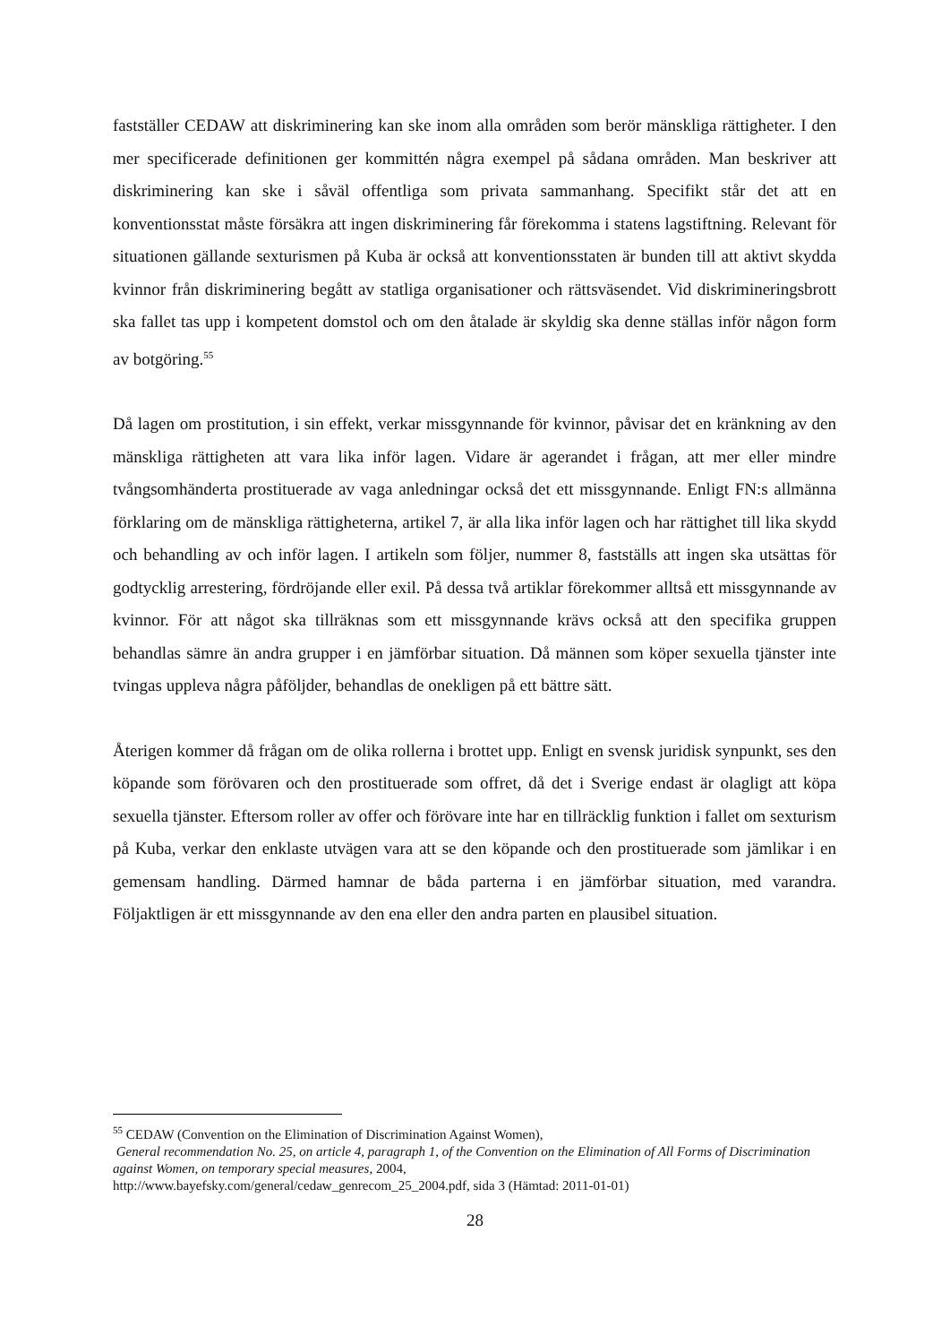fastställer CEDAW att diskriminering kan ske inom alla områden som berör mänskliga rättigheter. I den mer specificerade definitionen ger kommittén några exempel på sådana områden. Man beskriver att diskriminering kan ske i såväl offentliga som privata sammanhang. Specifikt står det att en konventionsstat måste försäkra att ingen diskriminering får förekomma i statens lagstiftning. Relevant för situationen gällande sexturismen på Kuba är också att konventionsstaten är bunden till att aktivt skydda kvinnor från diskriminering begått av statliga organisationer och rättsväsendet. Vid diskrimineringsbrott ska fallet tas upp i kompetent domstol och om den åtalade är skyldig ska denne ställas inför någon form av botgöring.<sup>55</sup>
Då lagen om prostitution, i sin effekt, verkar missgynnande för kvinnor, påvisar det en kränkning av den mänskliga rättigheten att vara lika inför lagen. Vidare är agerandet i frågan, att mer eller mindre tvångsomhänderta prostituerade av vaga anledningar också det ett missgynnande. Enligt FN:s allmänna förklaring om de mänskliga rättigheterna, artikel 7, är alla lika inför lagen och har rättighet till lika skydd och behandling av och inför lagen. I artikeln som följer, nummer 8, fastställs att ingen ska utsättas för godtycklig arrestering, fördröjande eller exil. På dessa två artiklar förekommer alltså ett missgynnande av kvinnor. För att något ska tillräknas som ett missgynnande krävs också att den specifika gruppen behandlas sämre än andra grupper i en jämförbar situation. Då männen som köper sexuella tjänster inte tvingas uppleva några påföljder, behandlas de onekligen på ett bättre sätt.
Återigen kommer då frågan om de olika rollerna i brottet upp. Enligt en svensk juridisk synpunkt, ses den köpande som förövaren och den prostituerade som offret, då det i Sverige endast är olagligt att köpa sexuella tjänster. Eftersom roller av offer och förövare inte har en tillräcklig funktion i fallet om sexturism på Kuba, verkar den enklaste utvägen vara att se den köpande och den prostituerade som jämlikar i en gemensam handling. Därmed hamnar de båda parterna i en jämförbar situation, med varandra. Följaktligen är ett missgynnande av den ena eller den andra parten en plausibel situation.
<sup>55</sup> CEDAW (Convention on the Elimination of Discrimination Against Women),
General recommendation No. 25, on article 4, paragraph 1, of the Convention on the Elimination of All Forms of Discrimination against Women, on temporary special measures, 2004,
http://www.bayefsky.com/general/cedaw_genrecom_25_2004.pdf, sida 3 (Hämtad: 2011-01-01)
28